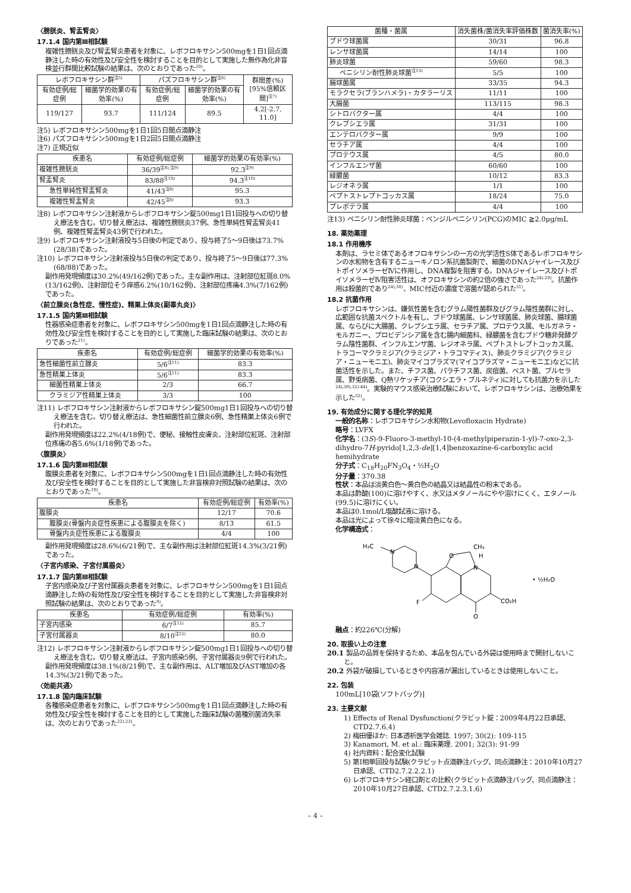〈膀胱炎、腎盂腎炎〉
17.1.4 国内第Ⅲ相試験
複雑性膀胱炎及び腎盂腎炎患者を対象に、レボフロキサシン500mgを1日1回点滴静注した時の有効性及び安全性を検討することを目的として実施した無作為化非盲検並行群間比較試験の結果は、次のとおりであった<sup>20)</sup>。
| レボフロキサシン群<sup>注5)</sup> | | パズフロキサシン群<sup>注6)</sup> | | 群間差(%) [95%信頼区間]<sup>注7)</sup> |
| --- | --- | --- | --- | --- |
| 有効症例/総症例 | 細菌学的効果の有効率(%) | 有効症例/総症例 | 細菌学的効果の有効率(%) | |
| 119/127 | 93.7 | 111/124 | 89.5 | 4.2[-2.7, 11.0] |
注5) レボフロキサシン500mgを1日1回5日間点滴静注
注6) パズフロキサシン500mgを1日2回5日間点滴静注
注7) 正規近似
| 疾患名 | 有効症例/総症例 | 細菌学的効果の有効率(%) |
| --- | --- | --- |
| 複雑性膀胱炎 | 36/39<sup>注8),注9)</sup> | 92.3<sup>注9)</sup> |
| 腎盂腎炎 | 83/88<sup>注10)</sup> | 94.3<sup>注10)</sup> |
| 急性単純性腎盂腎炎 | 41/43<sup>注8)</sup> | 95.3 |
| 複雑性腎盂腎炎 | 42/45<sup>注8)</sup> | 93.3 |
注8) レボフロキサシン注射液からレボフロキサシン錠500mg1日1回投与への切り替え療法を含む。切り替え療法は、複雑性膀胱炎37例、急性単純性腎盂腎炎41例、複雑性腎盂腎炎43例で行われた。
注9) レボフロキサシン注射液投与5日後の判定であり、投与終了5～9日後は73.7%(28/38)であった。
注10) レボフロキサシン注射液投与5日後の判定であり、投与終了5～9日後は77.3%(68/88)であった。
副作用発現頻度は30.2%(49/162例)であった。主な副作用は、注射部位紅斑8.0%(13/162例)、注射部位そう痒感6.2%(10/162例)、注射部位疼痛4.3%(7/162例)であった。
〈前立腺炎(急性症、慢性症)、精巣上体炎(副睾丸炎)〉
17.1.5 国内第Ⅲ相試験
性器感染症患者を対象に、レボフロキサシン500mgを1日1回点滴静注した時の有効性及び安全性を検討することを目的として実施した臨床試験の結果は、次のとおりであった<sup>21)</sup>。
| 疾患名 | 有効症例/総症例 | 細菌学的効果の有効率(%) |
| --- | --- | --- |
| 急性細菌性前立腺炎 | 5/6<sup>注11)</sup> | 83.3 |
| 急性精巣上体炎 | 5/6<sup>注11)</sup> | 83.3 |
| 細菌性精巣上体炎 | 2/3 | 66.7 |
| クラミジア性精巣上体炎 | 3/3 | 100 |
注11) レボフロキサシン注射液からレボフロキサシン錠500mg1日1回投与への切り替え療法を含む。切り替え療法は、急性細菌性前立腺炎6例、急性精巣上体炎6例で行われた。
副作用発現頻度は22.2%(4/18例)で、便秘、接触性皮膚炎、注射部位紅斑、注射部位疼痛の各5.6%(1/18例)であった。
〈腹膜炎〉
17.1.6 国内第Ⅲ相試験
腹膜炎患者を対象に、レボフロキサシン500mgを1日1回点滴静注した時の有効性及び安全性を検討することを目的として実施した非盲検非対照試験の結果は、次のとおりであった<sup>10)</sup>。
| 疾患名 | 有効症例/総症例 | 有効率(%) |
| --- | --- | --- |
| 腹膜炎 | 12/17 | 70.6 |
| 腹膜炎(骨盤内炎症性疾患による腹膜炎を除く) | 8/13 | 61.5 |
| 骨盤内炎症性疾患による腹膜炎 | 4/4 | 100 |
副作用発現頻度は28.6%(6/21例)で、主な副作用は注射部位紅斑14.3%(3/21例)であった。
〈子宮内感染、子宮付属器炎〉
17.1.7 国内第Ⅲ相試験
子宮内感染及び子宮付属器炎患者を対象に、レボフロキサシン500mgを1日1回点滴静注した時の有効性及び安全性を検討することを目的として実施した非盲検非対照試験の結果は、次のとおりであった<sup>9)</sup>。
| 疾患名 | 有効症例/総症例 | 有効率(%) |
| --- | --- | --- |
| 子宮内感染 | 6/7<sup>注12)</sup> | 85.7 |
| 子宮付属器炎 | 8/10<sup>注12)</sup> | 80.0 |
注12) レボフロキサシン注射液からレボフロキサシン錠500mg1日1回投与への切り替え療法を含む。切り替え療法は、子宮内感染5例、子宮付属器炎9例で行われた。
副作用発現頻度は38.1%(8/21例)で、主な副作用は、ALT増加及びAST増加の各14.3%(3/21例)であった。
〈効能共通〉
17.1.8 国内臨床試験
各種感染症患者を対象に、レボフロキサシン500mgを1日1回点滴静注した時の有効性及び安全性を検討することを目的として実施した臨床試験の菌種別菌消失率は、次のとおりであった<sup>22),23)</sup>。
| 菌種・菌属 | 消失菌株/菌消失率評価株数 | 菌消失率(%) |
| --- | --- | --- |
| ブドウ球菌属 | 30/31 | 96.8 |
| レンサ球菌属 | 14/14 | 100 |
| 肺炎球菌 | 59/60 | 98.3 |
| ペニシリン耐性肺炎球菌<sup>注13)</sup> | 5/5 | 100 |
| 腸球菌属 | 33/35 | 94.3 |
| モラクセラ(ブランハメラ)・カタラーリス | 11/11 | 100 |
| 大腸菌 | 113/115 | 98.3 |
| シトロバクター属 | 4/4 | 100 |
| クレブシエラ属 | 31/31 | 100 |
| エンテロバクター属 | 9/9 | 100 |
| セラチア属 | 4/4 | 100 |
| プロテウス属 | 4/5 | 80.0 |
| インフルエンザ菌 | 60/60 | 100 |
| 緑膿菌 | 10/12 | 83.3 |
| レジオネラ属 | 1/1 | 100 |
| ペプトストレプトコッカス属 | 18/24 | 75.0 |
| プレボテラ属 | 4/4 | 100 |
注13) ペニシリン耐性肺炎球菌：ベンジルペニシリン(PCG)のMIC ≧2.0μg/mL
18. 薬効薬理
18.1 作用機序
本剤は、ラセミ体であるオフロキサシンの一方の光学活性S体であるレボフロキサシンの水和物を含有するニューキノロン系抗菌製剤で、細菌のDNAジャイレース及びトポイソメラーゼⅣに作用し、DNA複製を阻害する。DNAジャイレース及びトポイソメラーゼⅣ阻害活性は、オフロキサシンの約2倍の強さであった<sup>24)-29)</sup>。抗菌作用は殺菌的であり<sup>24),30)</sup>、MIC付近の濃度で溶菌が認められた<sup>31)</sup>。
18.2 抗菌作用
レボフロキサシンは、嫌気性菌を含むグラム陽性菌群及びグラム陰性菌群に対し、広範囲な抗菌スペクトルを有し、ブドウ球菌属、レンサ球菌属、肺炎球菌、腸球菌属、ならびに大腸菌、クレブシエラ属、セラチア属、プロテウス属、モルガネラ・モルガニー、プロビデンシア属を含む腸内細菌科、緑膿菌を含むブドウ糖非発酵グラム陰性菌群、インフルエンザ菌、レジオネラ属、ペプトストレプトコッカス属、トラコーマクラミジア(クラミジア・トラコマティス)、肺炎クラミジア(クラミジア・ニューモニエ)、肺炎マイコプラズマ(マイコプラズマ・ニューモニエ)などに抗菌活性を示した。また、チフス菌、パラチフス菌、炭疽菌、ペスト菌、ブルセラ属、野兎病菌、Q熱リケッチア(コクシエラ・ブルネティ)に対しても抗菌力を示した<sup>24),30),32)-44)</sup>。実験的マウス感染治療試験において、レボフロキサシンは、治療効果を示した<sup>32)</sup>。
19. 有効成分に関する理化学的知見
一般的名称：レボフロキサシン水和物(Levofloxacin Hydrate)
略号：LVFX
化学名：(3S)-9-Fluoro-3-methyl-10-(4-methylpiperazin-1-yl)-7-oxo-2,3-dihydro-7H-pyrido[1,2,3-de][1,4]benzoxazine-6-carboxylic acid hemihydrate
分子式：C<sub>18</sub>H<sub>20</sub>FN<sub>3</sub>O<sub>4</sub>・½H<sub>2</sub>O
分子量：370.38
性状：本品は淡黄白色～黄白色の結晶又は結晶性の粉末である。
本品は酢酸(100)に溶けやすく、水又はメタノールにやや溶けにくく、エタノール(99.5)に溶けにくい。
本品は0.1mol/L塩酸試液に溶ける。
本品は光によって徐々に暗淡黄白色になる。
化学構造式：
H₃C
N
N
O
CH₃
H
N
F
O
CO₂H
• ½H₂O
融点：約226℃(分解)
20. 取扱い上の注意
20.1 製品の品質を保持するため、本品を包んでいる外袋は使用時まで開封しないこと。
20.2 外袋が破損しているときや内容液が漏出しているときは使用しないこと。
22. 包装
100mL[10袋(ソフトバッグ)]
23. 主要文献
1) Effects of Renal Dysfunction(クラビット錠：2009年4月22日承認、CTD2.7.6.4)
2) 梅田優ほか: 日本透析医学会雑誌. 1997; 30(2): 109-115
3) Kanamori, M. et al.: 臨床薬理. 2001; 32(3): 91-99
4) 社内資料：配合変化試験
5) 第Ⅰ相単回投与試験(クラビット点滴静注バッグ、同点滴静注：2010年10月27日承認、CTD2.7.2.2.2.1)
6) レボフロキサシン経口剤との比較(クラビット点滴静注バッグ、同点滴静注：2010年10月27日承認、CTD2.7.2.3.1.6)
– 4 –